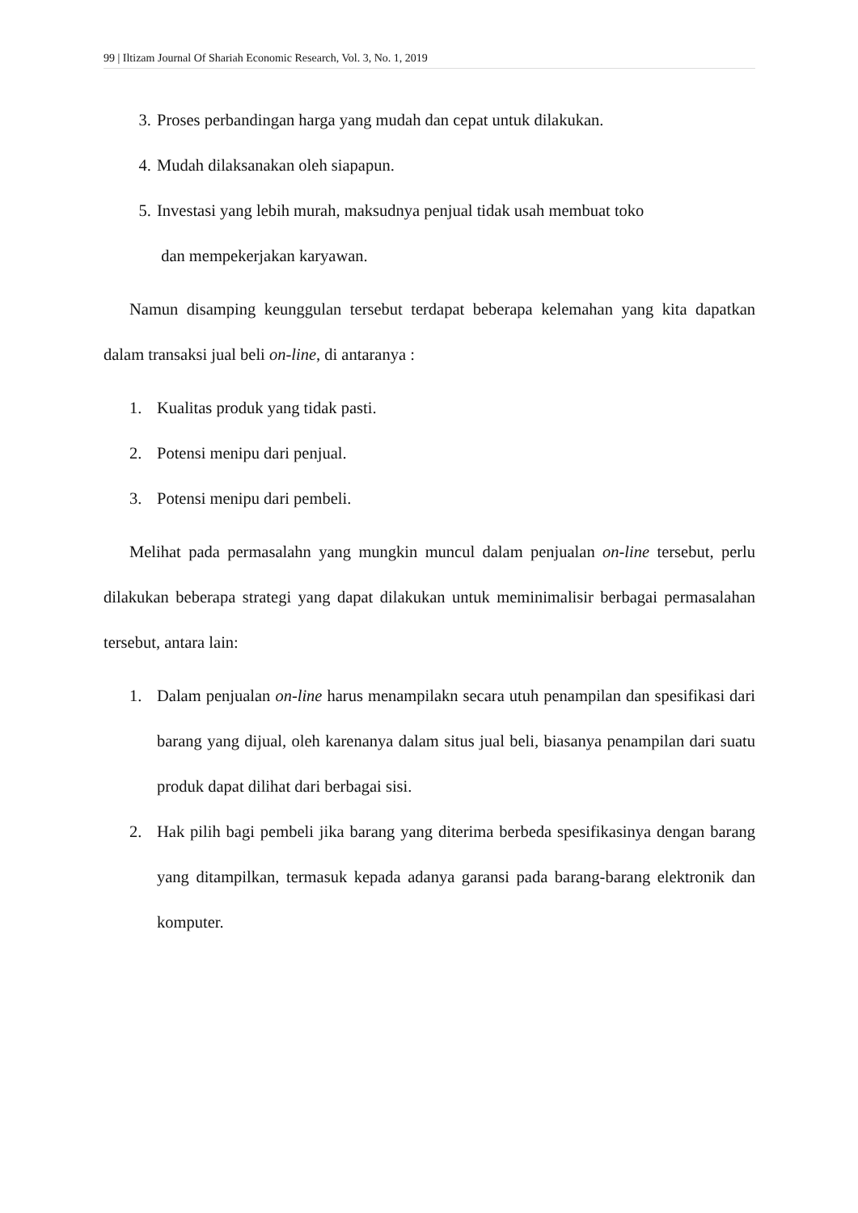99 | Iltizam Journal Of Shariah Economic Research, Vol. 3, No. 1, 2019
3. Proses perbandingan harga yang mudah dan cepat untuk dilakukan.
4. Mudah dilaksanakan oleh siapapun.
5. Investasi yang lebih murah, maksudnya penjual tidak usah membuat toko
dan mempekerjakan karyawan.
Namun disamping keunggulan tersebut terdapat beberapa kelemahan yang kita dapatkan dalam transaksi jual beli on-line, di antaranya :
1. Kualitas produk yang tidak pasti.
2. Potensi menipu dari penjual.
3. Potensi menipu dari pembeli.
Melihat pada permasalahn yang mungkin muncul dalam penjualan on-line tersebut, perlu dilakukan beberapa strategi yang dapat dilakukan untuk meminimalisir berbagai permasalahan tersebut, antara lain:
1. Dalam penjualan on-line harus menampilakn secara utuh penampilan dan spesifikasi dari barang yang dijual, oleh karenanya dalam situs jual beli, biasanya penampilan dari suatu produk dapat dilihat dari berbagai sisi.
2. Hak pilih bagi pembeli jika barang yang diterima berbeda spesifikasinya dengan barang yang ditampilkan, termasuk kepada adanya garansi pada barang-barang elektronik dan komputer.